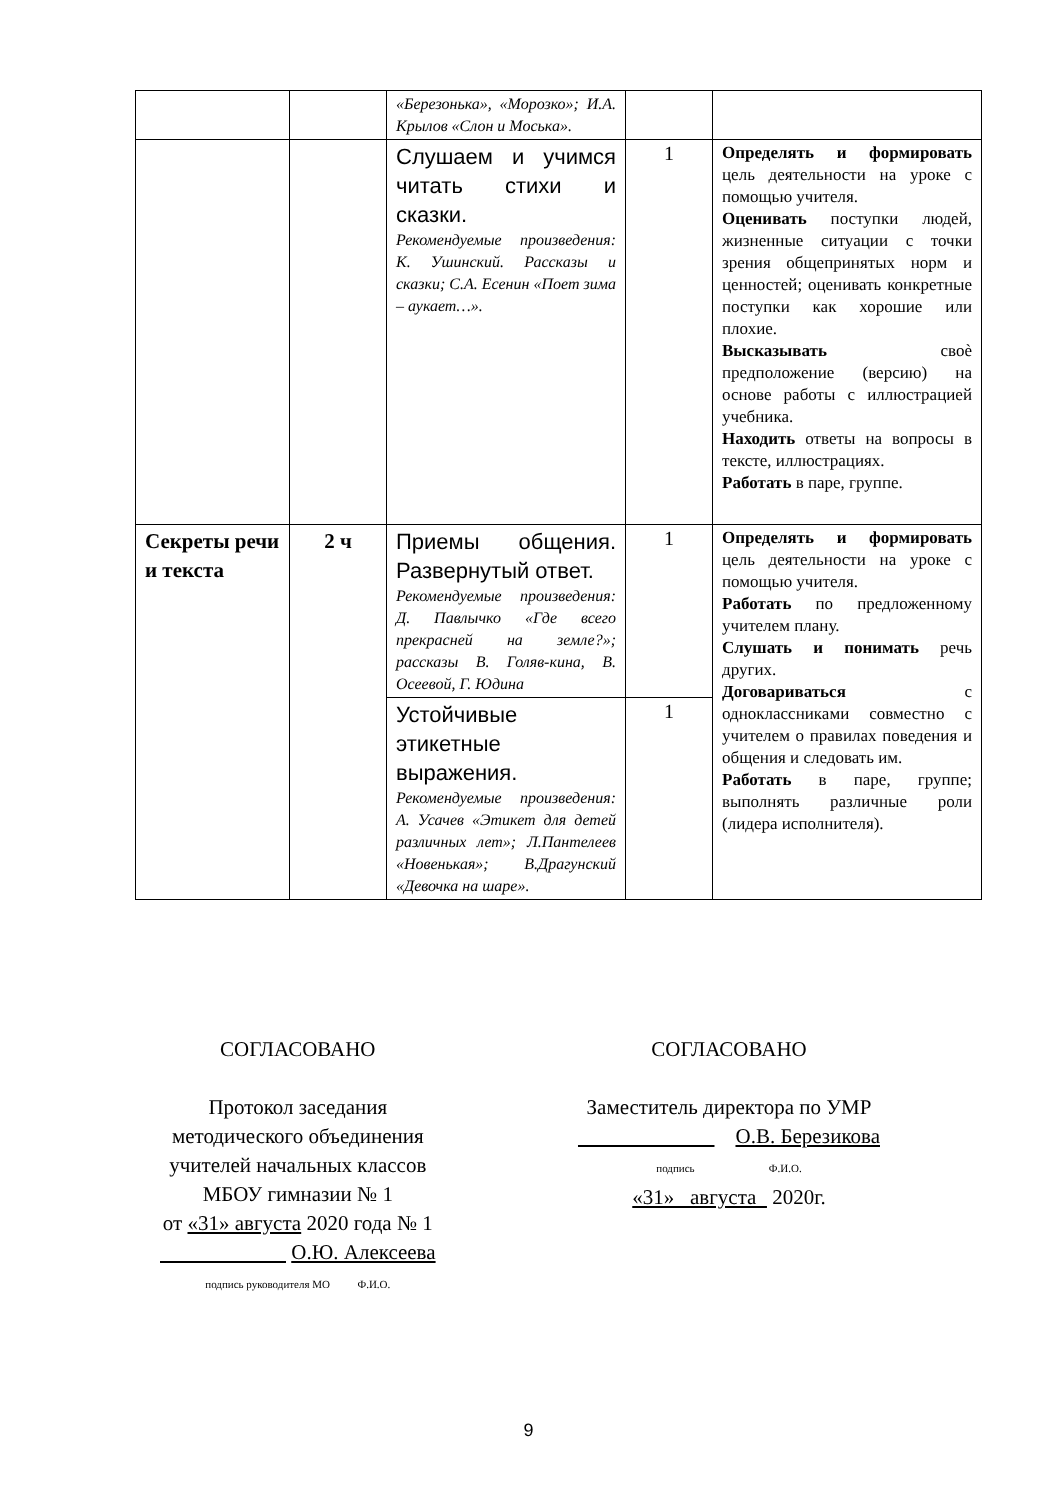| | | «Березонька», «Морозко»; И.А. Крылов «Слон и Моська». | | |
| | | Слушаем и учимся читать стихи и сказки. Рекомендуемые произведения: К. Ушинский. Рассказы и сказки; С.А. Есенин «Поет зима – аукает…». | 1 | Определять и формировать цель деятельности на уроке с помощью учителя. Оценивать поступки людей, жизненные ситуации с точки зрения общепринятых норм и ценностей; оценивать конкретные поступки как хорошие или плохие. Высказывать своѐ предположение (версию) на основе работы с иллюстрацией учебника. Находить ответы на вопросы в тексте, иллюстрациях. Работать в паре, группе. |
| Секреты речи и текста | 2 ч | Приемы общения. Развернутый ответ. Рекомендуемые произведения: Д. Павлычко «Где всего прекрасней на земле?»; рассказы В. Голяв-кина, В. Осеевой, Г. Юдина | 1 | Определять и формировать цель деятельности на уроке с помощью учителя. Работать по предложенному учителем плану. Слушать и понимать речь других. Договариваться с одноклассниками совместно с учителем о правилах поведения и общения и следовать им. Работать в паре, группе; выполнять различные роли (лидера исполнителя). |
| | | Устойчивые этикетные выражения. Рекомендуемые произведения: А. Усачев «Этикет для детей различных лет»; Л.Пантелеев «Новенькая»; В.Драгунский «Девочка на шаре». | 1 | |
СОГЛАСОВАНО
Протокол заседания
методического объединения
учителей начальных классов
МБОУ гимназии № 1
от «31» августа 2020 года № 1
О.Ю. Алексеева
подпись руководителя МО Ф.И.О.
СОГЛАСОВАНО
Заместитель директора по УМР
О.В. Березикова
подпись Ф.И.О.
«31» августа 2020г.
9